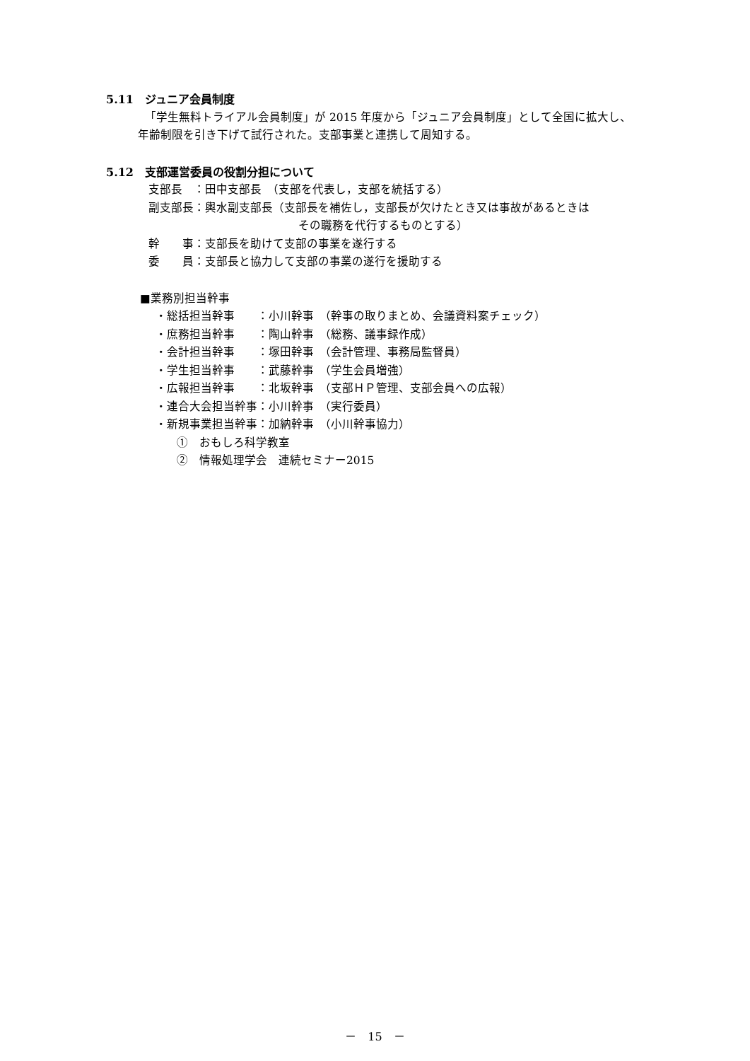5.11　ジュニア会員制度
「学生無料トライアル会員制度」が 2015 年度から「ジュニア会員制度」として全国に拡大し、
年齢制限を引き下げて試行された。支部事業と連携して周知する。
5.12　支部運営委員の役割分担について
支部長　：田中支部長　（支部を代表し，支部を統括する）
副支部長：輿水副支部長（支部長を補佐し，支部長が欠けたとき又は事故があるときは
その職務を代行するものとする）
幹　　事：支部長を助けて支部の事業を遂行する
委　　員：支部長と協力して支部の事業の遂行を援助する
■業務別担当幹事
・総括担当幹事　　：小川幹事　（幹事の取りまとめ、会議資料案チェック）
・庶務担当幹事　　：陶山幹事　（総務、議事録作成）
・会計担当幹事　　：塚田幹事　（会計管理、事務局監督員）
・学生担当幹事　　：武藤幹事　（学生会員増強）
・広報担当幹事　　：北坂幹事　（支部ＨＰ管理、支部会員への広報）
・連合大会担当幹事：小川幹事　（実行委員）
・新規事業担当幹事：加納幹事　（小川幹事協力）
①　おもしろ科学教室
②　情報処理学会　連続セミナー2015
－　15　－